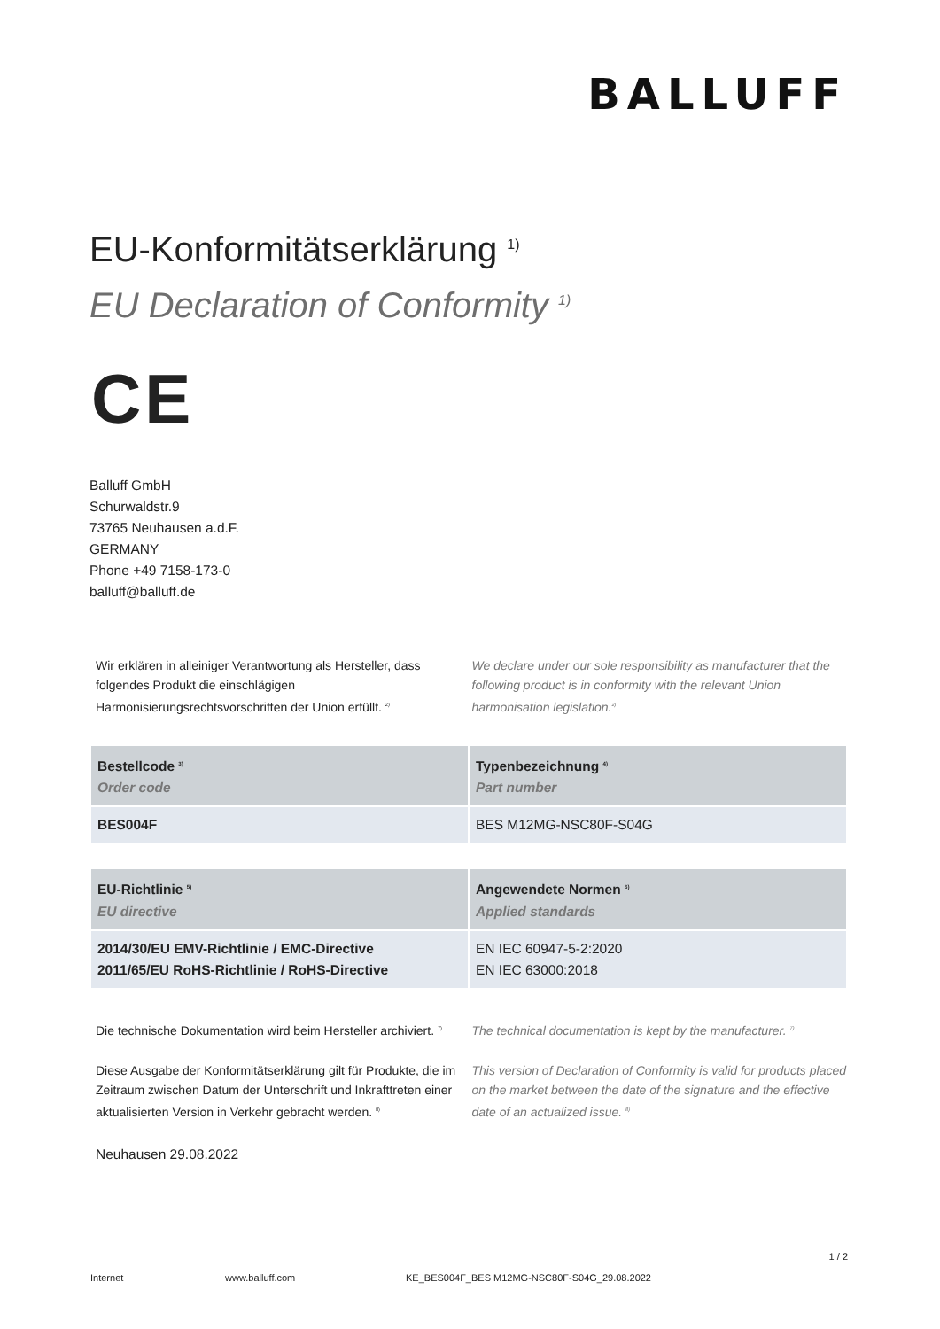BALLUFF
EU-Konformitätserklärung <sup>1)</sup>
EU Declaration of Conformity <sup>1)</sup>
CE
Balluff GmbH
Schurwaldstr.9
73765 Neuhausen a.d.F.
GERMANY
Phone +49 7158-173-0
balluff@balluff.de
Wir erklären in alleiniger Verantwortung als Hersteller, dass folgendes Produkt die einschlägigen Harmonisierungsrechtsvorschriften der Union erfüllt. <sup>2)</sup>
We declare under our sole responsibility as manufacturer that the following product is in conformity with the relevant Union harmonisation legislation.<sup>2)</sup>
| Bestellcode <sup>3)</sup> Order code | Typenbezeichnung <sup>4)</sup> Part number |
| --- | --- |
| BES004F | BES M12MG-NSC80F-S04G |
| EU-Richtlinie <sup>5)</sup> EU directive | Angewendete Normen <sup>6)</sup> Applied standards |
| --- | --- |
| 2014/30/EU EMV-Richtlinie / EMC-Directive 2011/65/EU RoHS-Richtlinie / RoHS-Directive | EN IEC 60947-5-2:2020 EN IEC 63000:2018 |
Die technische Dokumentation wird beim Hersteller archiviert. <sup>7)</sup>
The technical documentation is kept by the manufacturer. <sup>7)</sup>
Diese Ausgabe der Konformitätserklärung gilt für Produkte, die im Zeitraum zwischen Datum der Unterschrift und Inkrafttreten einer aktualisierten Version in Verkehr gebracht werden. <sup>8)</sup>
This version of Declaration of Conformity is valid for products placed on the market between the date of the signature and the effective date of an actualized issue. <sup>8)</sup>
Neuhausen 29.08.2022
1 / 2
Internet www.balluff.com KE_BES004F_BES M12MG-NSC80F-S04G_29.08.2022